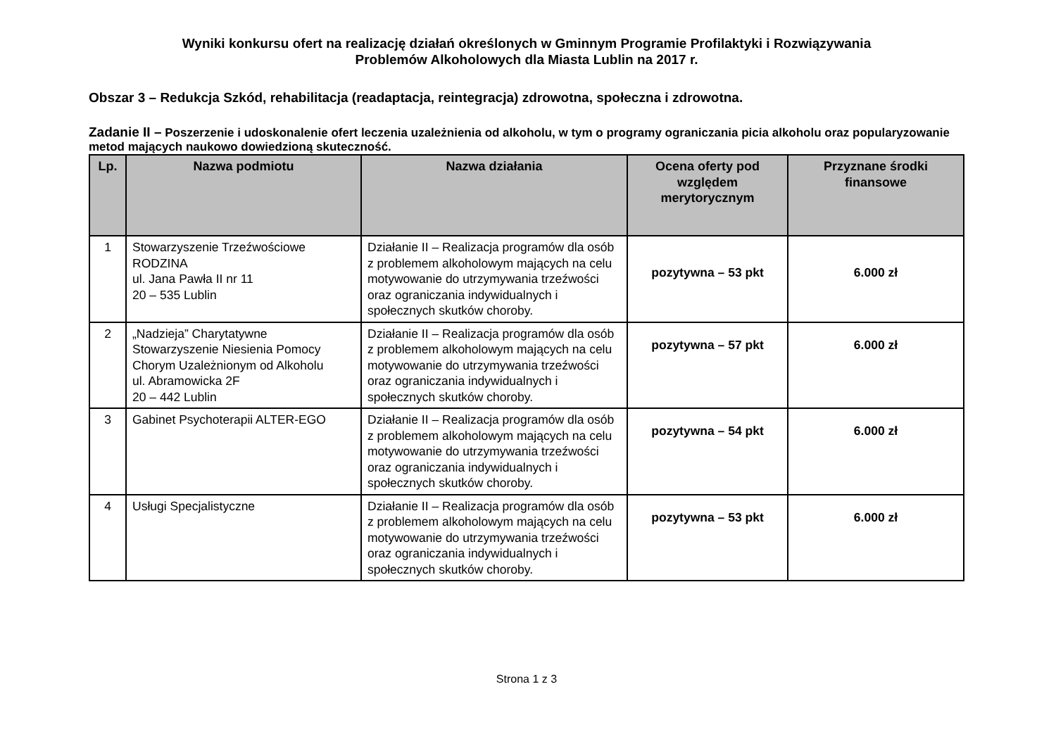Wyniki konkursu ofert na realizację działań określonych w Gminnym Programie Profilaktyki i Rozwiązywania
Problemów Alkoholowych dla Miasta Lublin na 2017 r.
Obszar 3 – Redukcja Szkód, rehabilitacja (readaptacja, reintegracja) zdrowotna, społeczna i zdrowotna.
Zadanie II – Poszerzenie i udoskonalenie ofert leczenia uzależnienia od alkoholu, w tym o programy ograniczania picia alkoholu oraz popularyzowanie metod mających naukowo dowiedzioną skuteczność.
| Lp. | Nazwa podmiotu | Nazwa działania | Ocena oferty pod względem merytorycznym | Przyznane środki finansowe |
| --- | --- | --- | --- | --- |
| 1 | Stowarzyszenie Trzeźwościowe RODZINA ul. Jana Pawła II nr 11 20 – 535 Lublin | Działanie II – Realizacja programów dla osób z problemem alkoholowym mających na celu motywowanie do utrzymywania trzeźwości oraz ograniczania indywidualnych i społecznych skutków choroby. | pozytywna – 53 pkt | 6.000 zł |
| 2 | „Nadzieja” Charytatywne Stowarzyszenie Niesienia Pomocy Chorym Uzależnionym od Alkoholu ul. Abramowicka 2F 20 – 442 Lublin | Działanie II – Realizacja programów dla osób z problemem alkoholowym mających na celu motywowanie do utrzymywania trzeźwości oraz ograniczania indywidualnych i społecznych skutków choroby. | pozytywna – 57 pkt | 6.000 zł |
| 3 | Gabinet Psychoterapii ALTER-EGO | Działanie II – Realizacja programów dla osób z problemem alkoholowym mających na celu motywowanie do utrzymywania trzeźwości oraz ograniczania indywidualnych i społecznych skutków choroby. | pozytywna – 54 pkt | 6.000 zł |
| 4 | Usługi Specjalistyczne | Działanie II – Realizacja programów dla osób z problemem alkoholowym mających na celu motywowanie do utrzymywania trzeźwości oraz ograniczania indywidualnych i społecznych skutków choroby. | pozytywna – 53 pkt | 6.000 zł |
Strona 1 z 3